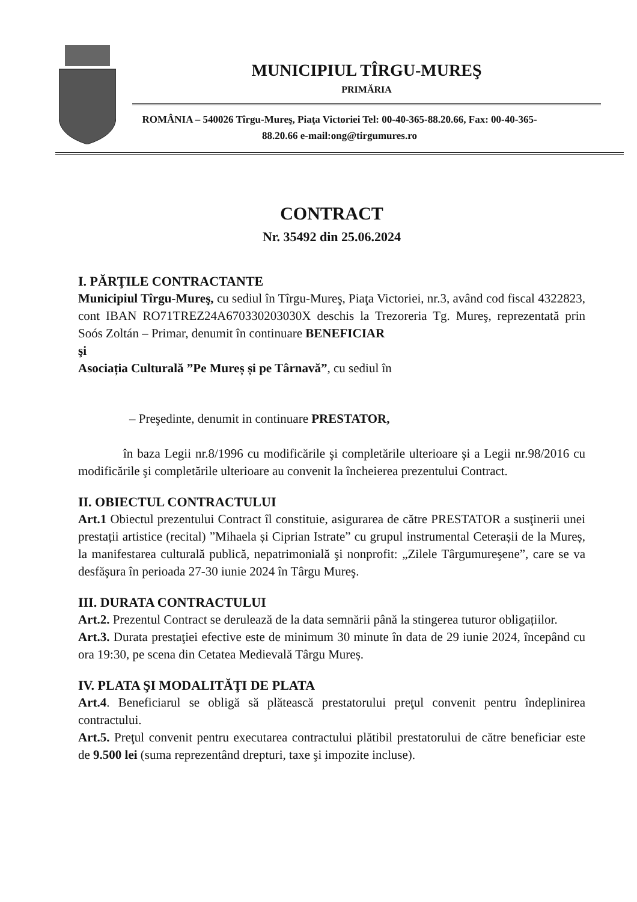MUNICIPIUL TÎRGU-MUREŞ
PRIMĂRIA
ROMÂNIA – 540026 Tîrgu-Mureş, Piaţa Victoriei Tel: 00-40-365-88.20.66, Fax: 00-40-365-88.20.66 e-mail:ong@tirgumures.ro
CONTRACT
Nr. 35492 din 25.06.2024
I. PĂRŢILE CONTRACTANTE
Municipiul Tîrgu-Mureş, cu sediul în Tîrgu-Mureş, Piaţa Victoriei, nr.3, având cod fiscal 4322823, cont IBAN RO71TREZ24A670330203030X deschis la Trezoreria Tg. Mureş, reprezentată prin Soós Zoltán – Primar, denumit în continuare BENEFICIAR
şi
Asociația Culturală ”Pe Mureș și pe Târnavă”, cu sediul în
– Preşedinte, denumit in continuare PRESTATOR,
în baza Legii nr.8/1996 cu modificările şi completările ulterioare şi a Legii nr.98/2016 cu modificările şi completările ulterioare au convenit la încheierea prezentului Contract.
II. OBIECTUL CONTRACTULUI
Art.1 Obiectul prezentului Contract îl constituie, asigurarea de către PRESTATOR a susţinerii unei prestații artistice (recital) ”Mihaela și Ciprian Istrate” cu grupul instrumental Ceterașii de la Mureș, la manifestarea culturală publică, nepatrimonială şi nonprofit: „Zilele Târgumureşene”, care se va desfăşura în perioada 27-30 iunie 2024 în Târgu Mureş.
III. DURATA CONTRACTULUI
Art.2. Prezentul Contract se derulează de la data semnării până la stingerea tuturor obligațiilor.
Art.3. Durata prestaţiei efective este de minimum 30 minute în data de 29 iunie 2024, începând cu ora 19:30, pe scena din Cetatea Medievală Târgu Mureș.
IV. PLATA ŞI MODALITĂŢI DE PLATA
Art.4. Beneficiarul se obligă să plătească prestatorului preţul convenit pentru îndeplinirea contractului.
Art.5. Preţul convenit pentru executarea contractului plătibil prestatorului de către beneficiar este de 9.500 lei (suma reprezentând drepturi, taxe şi impozite incluse).